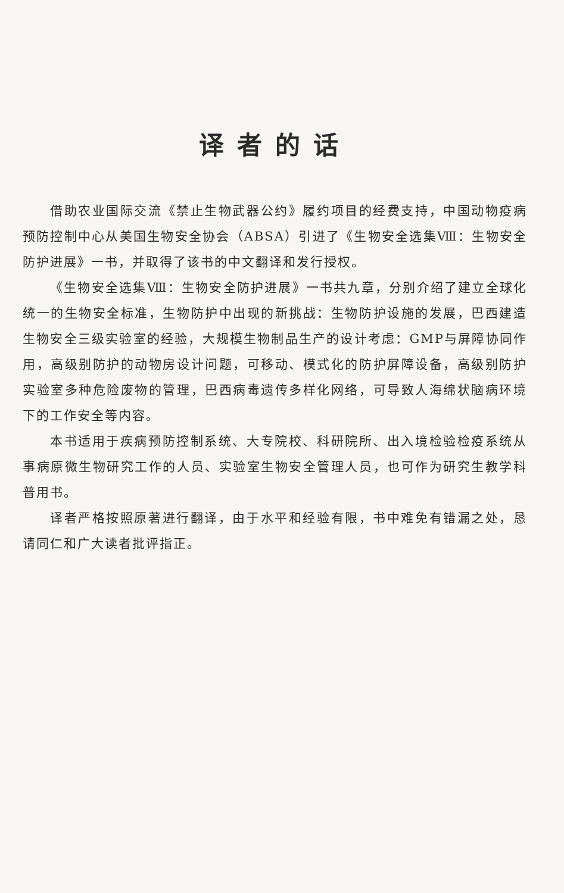译者的话
借助农业国际交流《禁止生物武器公约》履约项目的经费支持，中国动物疫病预防控制中心从美国生物安全协会（ABSA）引进了《生物安全选集Ⅷ：生物安全防护进展》一书，并取得了该书的中文翻译和发行授权。
《生物安全选集Ⅷ：生物安全防护进展》一书共九章，分别介绍了建立全球化统一的生物安全标准，生物防护中出现的新挑战：生物防护设施的发展，巴西建造生物安全三级实验室的经验，大规模生物制品生产的设计考虑：GMP与屏障协同作用，高级别防护的动物房设计问题，可移动、模式化的防护屏障设备，高级别防护实验室多种危险废物的管理，巴西病毒遗传多样化网络，可导致人海绵状脑病环境下的工作安全等内容。
本书适用于疾病预防控制系统、大专院校、科研院所、出入境检验检疫系统从事病原微生物研究工作的人员、实验室生物安全管理人员，也可作为研究生教学科普用书。
译者严格按照原著进行翻译，由于水平和经验有限，书中难免有错漏之处，恳请同仁和广大读者批评指正。